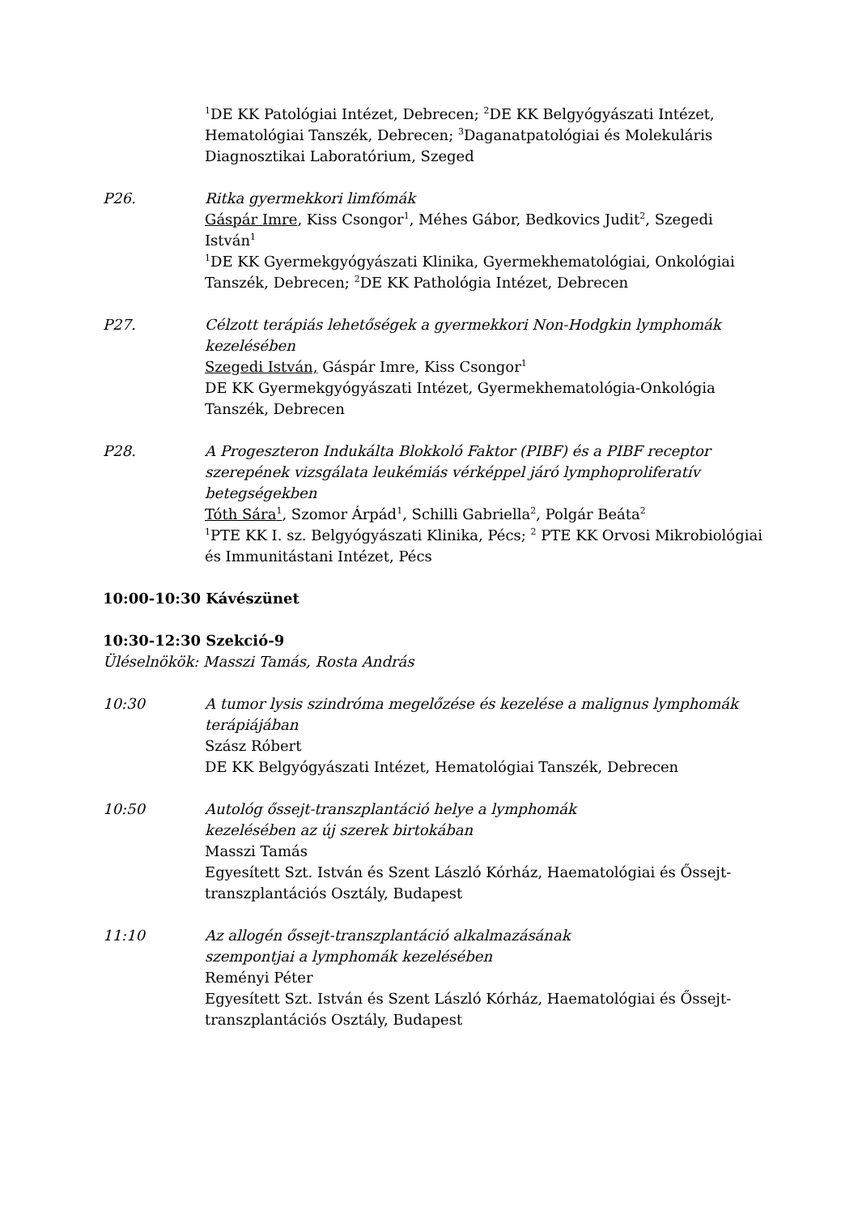<sup>1</sup> DE KK Patológiai Intézet, Debrecen; <sup>2</sup>DE KK Belgyógyászati Intézet, Hematológiai Tanszék, Debrecen; <sup>3</sup>Daganatpatológiai és Molekuláris Diagnosztikai Laboratórium, Szeged
P26. Ritka gyermekkori limfómák
Gáspár Imre, Kiss Csongor<sup>1</sup>, Méhes Gábor, Bedkovics Judit<sup>2</sup>, Szegedi István<sup>1</sup>
<sup>1</sup> DE KK Gyermekgyógyászati Klinika, Gyermekhematológiai, Onkológiai Tanszék, Debrecen; <sup>2</sup>DE KK Pathológia Intézet, Debrecen
P27. Célzott terápiás lehetőségek a gyermekkori Non-Hodgkin lymphomák kezelésében
Szegedi István, Gáspár Imre, Kiss Csongor<sup>1</sup>
DE KK Gyermekgyógyászati Intézet, Gyermekhematológia-Onkológia Tanszék, Debrecen
P28. A Progeszteron Indukálta Blokkoló Faktor (PIBF) és a PIBF receptor szerepének vizsgálata leukémiás vérképpel járó lymphoproliferatív betegségekben
Tóth Sára<sup>1</sup>, Szomor Árpád<sup>1</sup>, Schilli Gabriella<sup>2</sup>, Polgár Beáta<sup>2</sup>
<sup>1</sup> PTE KK I. sz. Belgyógyászati Klinika, Pécs; <sup>2</sup> PTE KK Orvosi Mikrobiológiai és Immunitástani Intézet, Pécs
10:00-10:30 Kávészünet
10:30-12:30 Szekció-9
Üléselnökök: Masszi Tamás, Rosta András
10:30 A tumor lysis szindróma megelőzése és kezelése a malignus lymphomák terápiájában
Szász Róbert
DE KK Belgyógyászati Intézet, Hematológiai Tanszék, Debrecen
10:50 Autológ őssejt-transzplantáció helye a lymphomák
kezelésében az új szerek birtokában
Masszi Tamás
Egyesített Szt. István és Szent László Kórház, Haematológiai és Őssejt-transzplantációs Osztály, Budapest
11:10 Az allogén őssejt-transzplantáció alkalmazásának
szempontjai a lymphomák kezelésében
Reményi Péter
Egyesített Szt. István és Szent László Kórház, Haematológiai és Őssejt-transzplantációs Osztály, Budapest